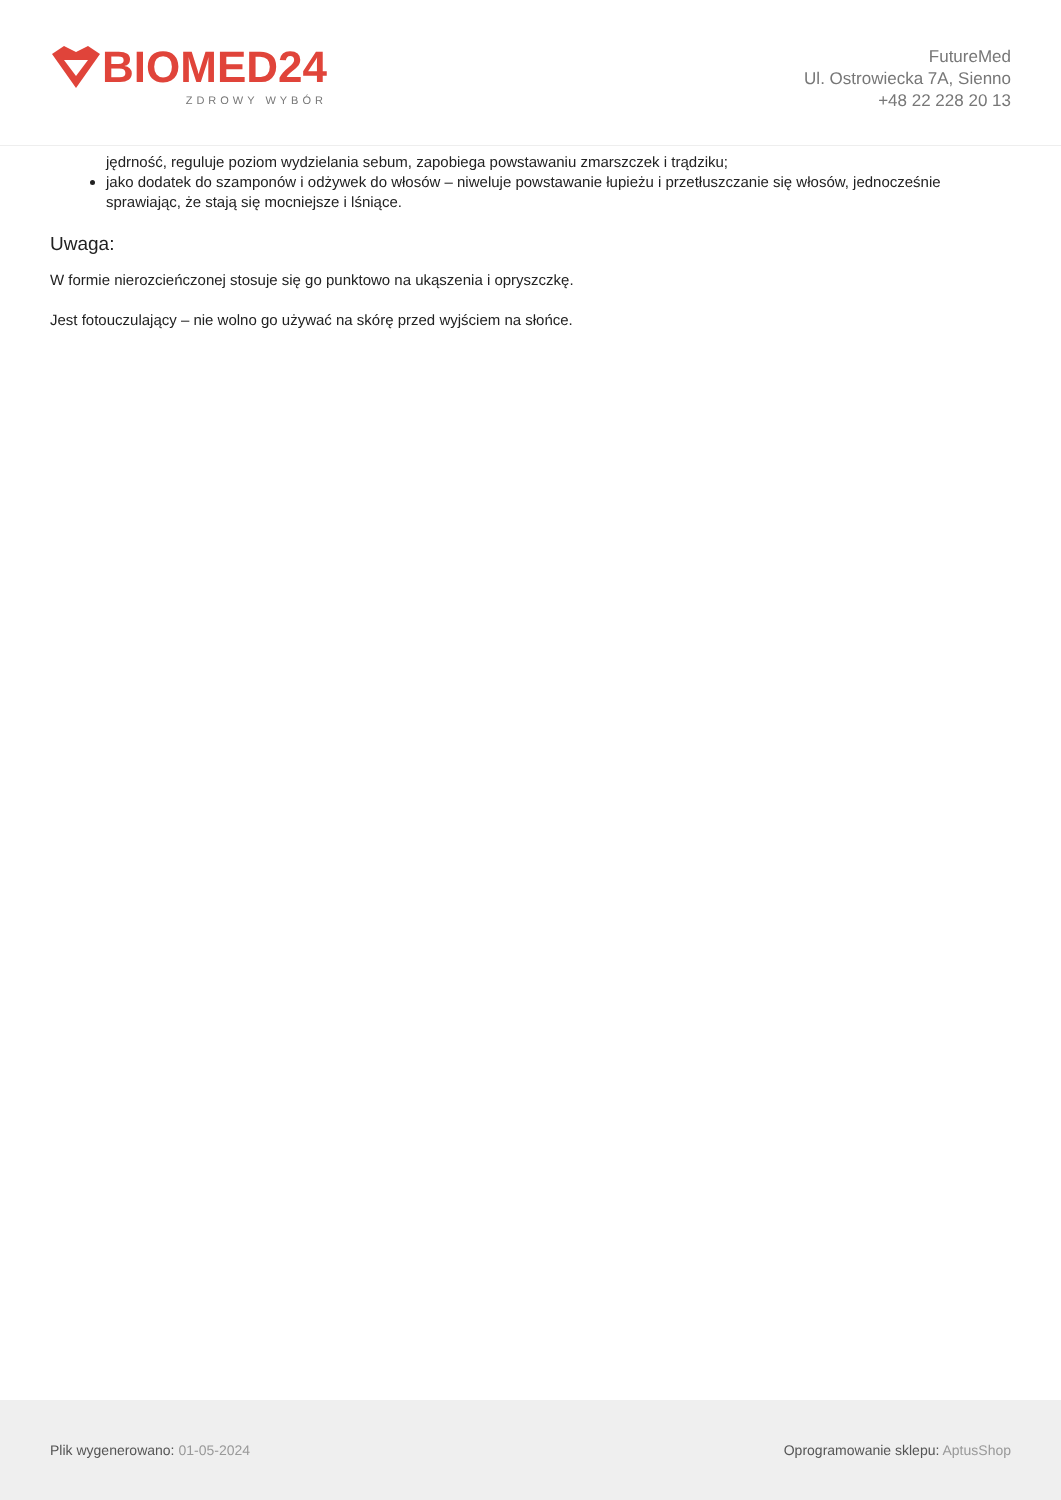BIOMED24
ZDROWY WYBÓR
FutureMed
Ul. Ostrowiecka 7A, Sienno
+48 22 228 20 13
jędrność, reguluje poziom wydzielania sebum, zapobiega powstawaniu zmarszczek i trądziku;
jako dodatek do szamponów i odżywek do włosów – niweluje powstawanie łupieżu i przetłuszczanie się włosów, jednocześnie sprawiając, że stają się mocniejsze i lśniące.
Uwaga:
W formie nierozcieńczonej stosuje się go punktowo na ukąszenia i opryszczkę.
Jest fotouczulający – nie wolno go używać na skórę przed wyjściem na słońce.
Plik wygenerowano: 01-05-2024
Oprogramowanie sklepu: AptusShop